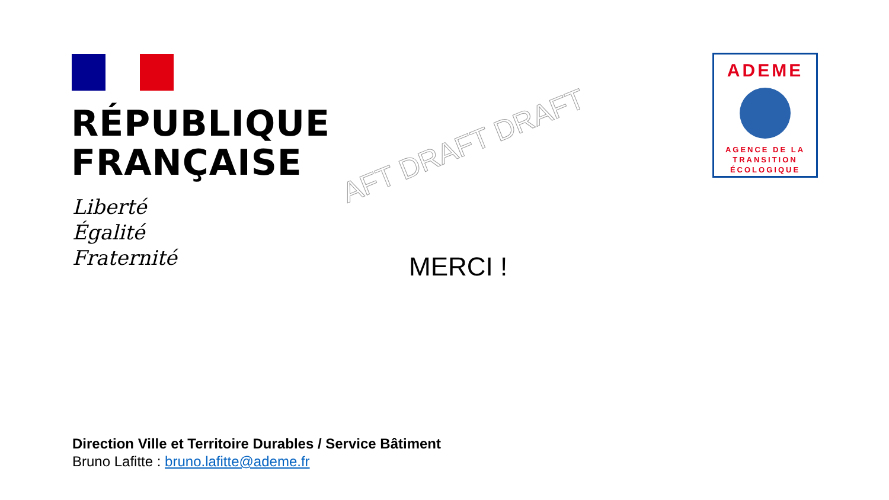RÉPUBLIQUE
FRANÇAISE
Liberté
Égalité
Fraternité
AFT DRAFT DRAFT
MERCI !
ADEME
AGENCE DE LA
TRANSITION
ÉCOLOGIQUE
Direction Ville et Territoire Durables / Service Bâtiment
Bruno Lafitte : bruno.lafitte@ademe.fr